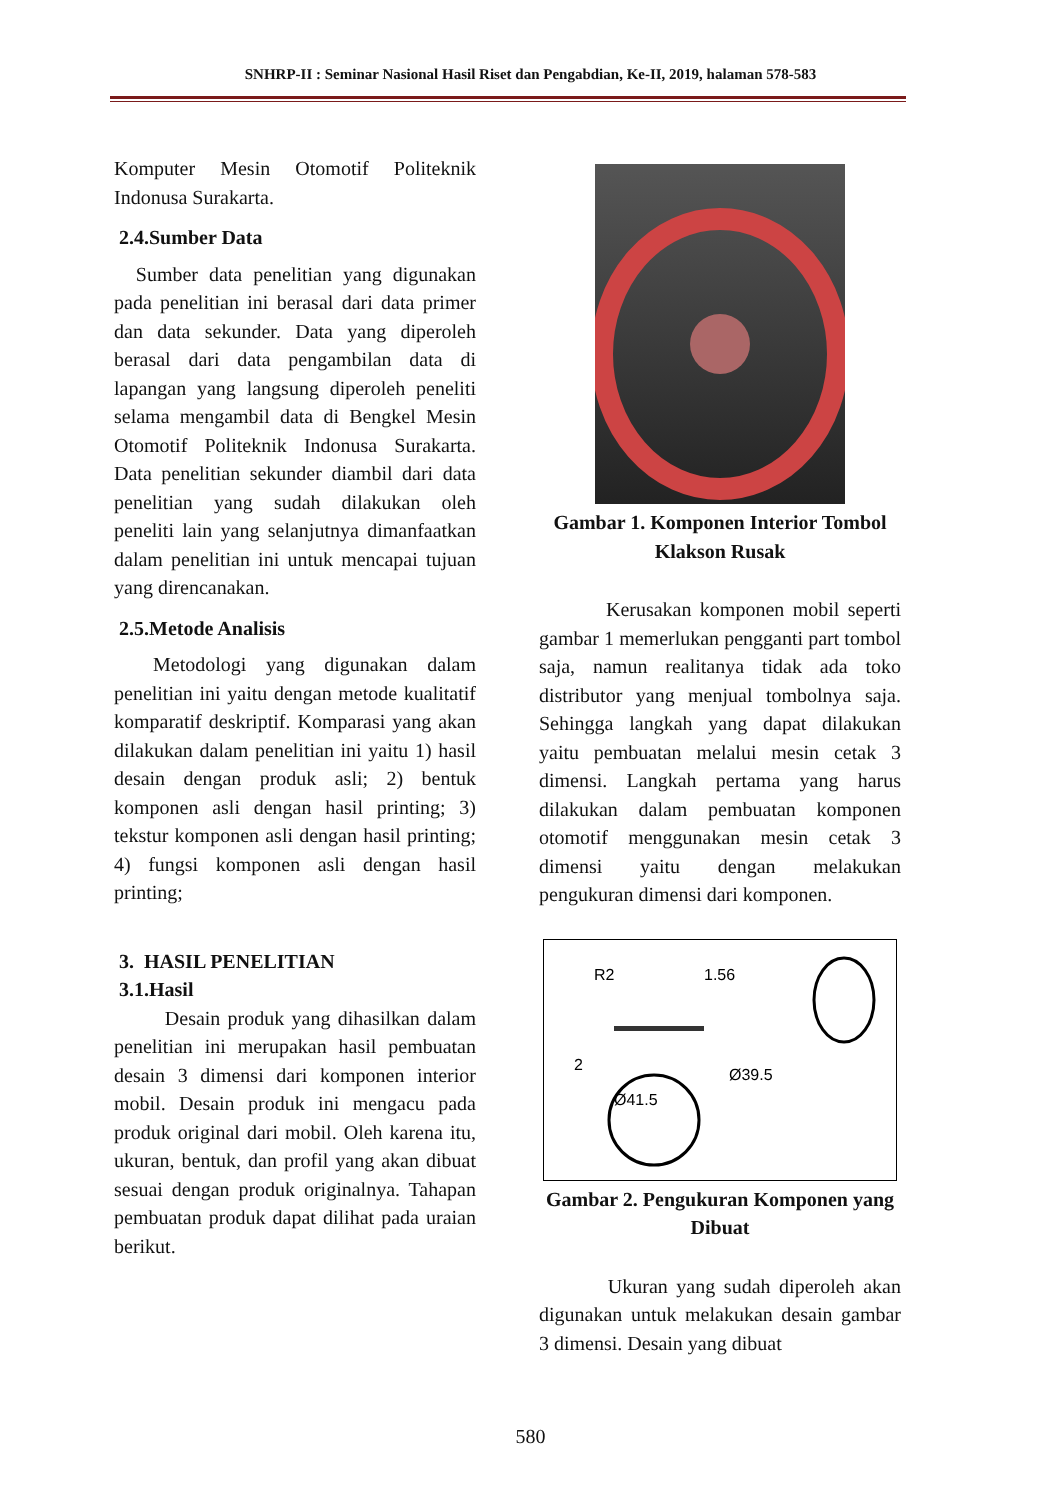SNHRP-II : Seminar Nasional Hasil Riset dan Pengabdian, Ke-II, 2019, halaman 578-583
Komputer Mesin Otomotif Politeknik Indonusa Surakarta.
2.4.Sumber Data
Sumber data penelitian yang digunakan pada penelitian ini berasal dari data primer dan data sekunder. Data yang diperoleh berasal dari data pengambilan data di lapangan yang langsung diperoleh peneliti selama mengambil data di Bengkel Mesin Otomotif Politeknik Indonusa Surakarta. Data penelitian sekunder diambil dari data penelitian yang sudah dilakukan oleh peneliti lain yang selanjutnya dimanfaatkan dalam penelitian ini untuk mencapai tujuan yang direncanakan.
2.5.Metode Analisis
Metodologi yang digunakan dalam penelitian ini yaitu dengan metode kualitatif komparatif deskriptif. Komparasi yang akan dilakukan dalam penelitian ini yaitu 1) hasil desain dengan produk asli; 2) bentuk komponen asli dengan hasil printing; 3) tekstur komponen asli dengan hasil printing; 4) fungsi komponen asli dengan hasil printing;
3. HASIL PENELITIAN
3.1.Hasil
Desain produk yang dihasilkan dalam penelitian ini merupakan hasil pembuatan desain 3 dimensi dari komponen interior mobil. Desain produk ini mengacu pada produk original dari mobil. Oleh karena itu, ukuran, bentuk, dan profil yang akan dibuat sesuai dengan produk originalnya. Tahapan pembuatan produk dapat dilihat pada uraian berikut.
Gambar 1. Komponen Interior Tombol Klakson Rusak
Kerusakan komponen mobil seperti gambar 1 memerlukan pengganti part tombol saja, namun realitanya tidak ada toko distributor yang menjual tombolnya saja. Sehingga langkah yang dapat dilakukan yaitu pembuatan melalui mesin cetak 3 dimensi. Langkah pertama yang harus dilakukan dalam pembuatan komponen otomotif menggunakan mesin cetak 3 dimensi yaitu dengan melakukan pengukuran dimensi dari komponen.
R2
1.56
2
Ø41.5
Ø39.5
Gambar 2. Pengukuran Komponen yang Dibuat
Ukuran yang sudah diperoleh akan digunakan untuk melakukan desain gambar 3 dimensi. Desain yang dibuat
580